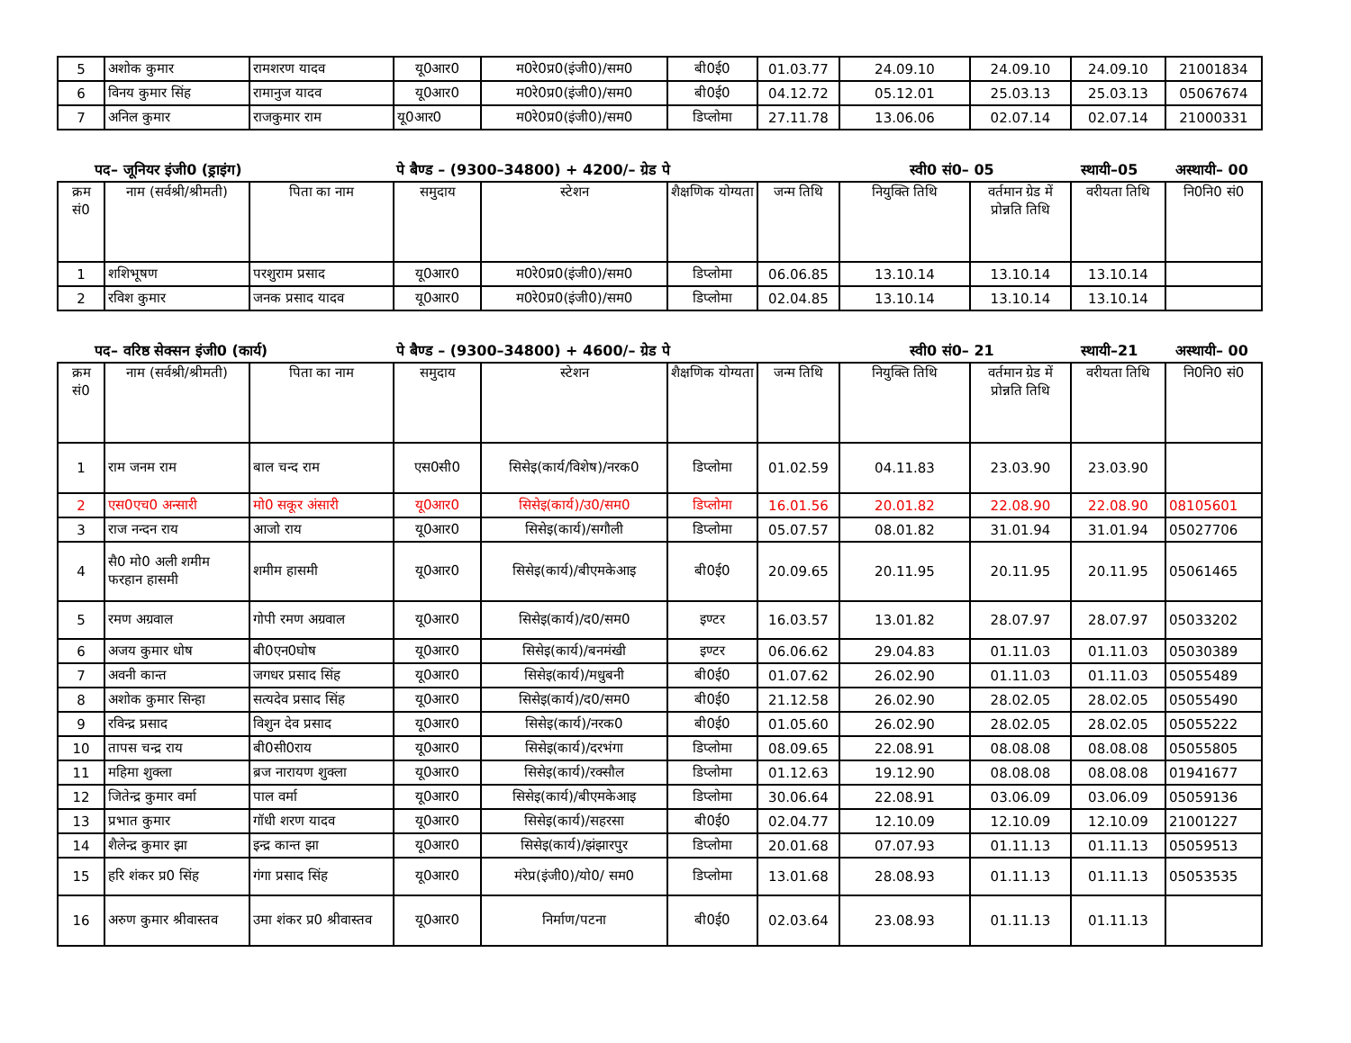| 5 | अशोक कुमार | रामशरण यादव | यू0आर0 | म0रे0प्र0(इंजी0)/सम0 | बी0ई0 | 01.03.77 | 24.09.10 | 24.09.10 | 24.09.10 | 21001834 |
| 6 | विनय कुमार सिंह | रामानुज यादव | यू0आर0 | म0रे0प्र0(इंजी0)/सम0 | बी0ई0 | 04.12.72 | 05.12.01 | 25.03.13 | 25.03.13 | 05067674 |
| 7 | अनिल कुमार | राजकुमार राम | यू0आर0 | म0रे0प्र0(इंजी0)/सम0 | डिप्लोमा | 27.11.78 | 13.06.06 | 02.07.14 | 02.07.14 | 21000331 |
पद– जूनियर इंजी0 (ड्राइंग) पे बैण्ड – (9300–34800) + 4200/– ग्रेड पे स्वी0 सं0– 05 स्थायी–05 अस्थायी– 00
| क्रम सं0 | नाम (सर्वश्री/श्रीमती) | पिता का नाम | समुदाय | स्टेशन | शैक्षणिक योग्यता | जन्म तिथि | नियुक्ति तिथि | वर्तमान ग्रेड में प्रोन्नति तिथि | वरीयता तिथि | नि0नि0 सं0 |
| --- | --- | --- | --- | --- | --- | --- | --- | --- | --- | --- |
| 1 | शशिभूषण | परशुराम प्रसाद | यू0आर0 | म0रे0प्र0(इंजी0)/सम0 | डिप्लोमा | 06.06.85 | 13.10.14 | 13.10.14 | 13.10.14 | |
| 2 | रविश कुमार | जनक प्रसाद यादव | यू0आर0 | म0रे0प्र0(इंजी0)/सम0 | डिप्लोमा | 02.04.85 | 13.10.14 | 13.10.14 | 13.10.14 | |
पद– वरिष्ठ सेक्सन इंजी0 (कार्य) पे बैण्ड – (9300–34800) + 4600/– ग्रेड पे स्वी0 सं0– 21 स्थायी–21 अस्थायी– 00
| क्रम सं0 | नाम (सर्वश्री/श्रीमती) | पिता का नाम | समुदाय | स्टेशन | शैक्षणिक योग्यता | जन्म तिथि | नियुक्ति तिथि | वर्तमान ग्रेड में प्रोन्नति तिथि | वरीयता तिथि | नि0नि0 सं0 |
| --- | --- | --- | --- | --- | --- | --- | --- | --- | --- | --- |
| 1 | राम जनम राम | बाल चन्द राम | एस0सी0 | सिसेइ(कार्य/विशेष)/नरक0 | डिप्लोमा | 01.02.59 | 04.11.83 | 23.03.90 | 23.03.90 | |
| 2 | एस0एच0 अन्सारी | मो0 सकूर अंसारी | यू0आर0 | सिसेइ(कार्य)/उ0/सम0 | डिप्लोमा | 16.01.56 | 20.01.82 | 22.08.90 | 22.08.90 | 08105601 |
| 3 | राज नन्दन राय | आजो राय | यू0आर0 | सिसेइ(कार्य)/सगौली | डिप्लोमा | 05.07.57 | 08.01.82 | 31.01.94 | 31.01.94 | 05027706 |
| 4 | सै0 मो0 अली शमीम फरहान हासमी | शमीम हासमी | यू0आर0 | सिसेइ(कार्य)/बीएमकेआइ | बी0ई0 | 20.09.65 | 20.11.95 | 20.11.95 | 20.11.95 | 05061465 |
| 5 | रमण अग्रवाल | गोपी रमण अग्रवाल | यू0आर0 | सिसेइ(कार्य)/द0/सम0 | इण्टर | 16.03.57 | 13.01.82 | 28.07.97 | 28.07.97 | 05033202 |
| 6 | अजय कुमार धोष | बी0एन0घोष | यू0आर0 | सिसेइ(कार्य)/बनमंखी | इण्टर | 06.06.62 | 29.04.83 | 01.11.03 | 01.11.03 | 05030389 |
| 7 | अवनी कान्त | जगधर प्रसाद सिंह | यू0आर0 | सिसेइ(कार्य)/मधुबनी | बी0ई0 | 01.07.62 | 26.02.90 | 01.11.03 | 01.11.03 | 05055489 |
| 8 | अशोक कुमार सिन्हा | सत्यदेव प्रसाद सिंह | यू0आर0 | सिसेइ(कार्य)/द0/सम0 | बी0ई0 | 21.12.58 | 26.02.90 | 28.02.05 | 28.02.05 | 05055490 |
| 9 | रविन्द्र प्रसाद | विशुन देव प्रसाद | यू0आर0 | सिसेइ(कार्य)/नरक0 | बी0ई0 | 01.05.60 | 26.02.90 | 28.02.05 | 28.02.05 | 05055222 |
| 10 | तापस चन्द्र राय | बी0सी0राय | यू0आर0 | सिसेइ(कार्य)/दरभंगा | डिप्लोमा | 08.09.65 | 22.08.91 | 08.08.08 | 08.08.08 | 05055805 |
| 11 | महिमा शुक्ला | ब्रज नारायण शुक्ला | यू0आर0 | सिसेइ(कार्य)/रक्सौल | डिप्लोमा | 01.12.63 | 19.12.90 | 08.08.08 | 08.08.08 | 01941677 |
| 12 | जितेन्द्र कुमार वर्मा | पाल वर्मा | यू0आर0 | सिसेइ(कार्य)/बीएमकेआइ | डिप्लोमा | 30.06.64 | 22.08.91 | 03.06.09 | 03.06.09 | 05059136 |
| 13 | प्रभात कुमार | गॉधी शरण यादव | यू0आर0 | सिसेइ(कार्य)/सहरसा | बी0ई0 | 02.04.77 | 12.10.09 | 12.10.09 | 12.10.09 | 21001227 |
| 14 | शैलेन्द्र कुमार झा | इन्द्र कान्त झा | यू0आर0 | सिसेइ(कार्य)/झंझारपुर | डिप्लोमा | 20.01.68 | 07.07.93 | 01.11.13 | 01.11.13 | 05059513 |
| 15 | हरि शंकर प्र0 सिंह | गंगा प्रसाद सिंह | यू0आर0 | मंरेप्र(इंजी0)/यो0/ सम0 | डिप्लोमा | 13.01.68 | 28.08.93 | 01.11.13 | 01.11.13 | 05053535 |
| 16 | अरुण कुमार श्रीवास्तव | उमा शंकर प्र0 श्रीवास्तव | यू0आर0 | निर्माण/पटना | बी0ई0 | 02.03.64 | 23.08.93 | 01.11.13 | 01.11.13 | |